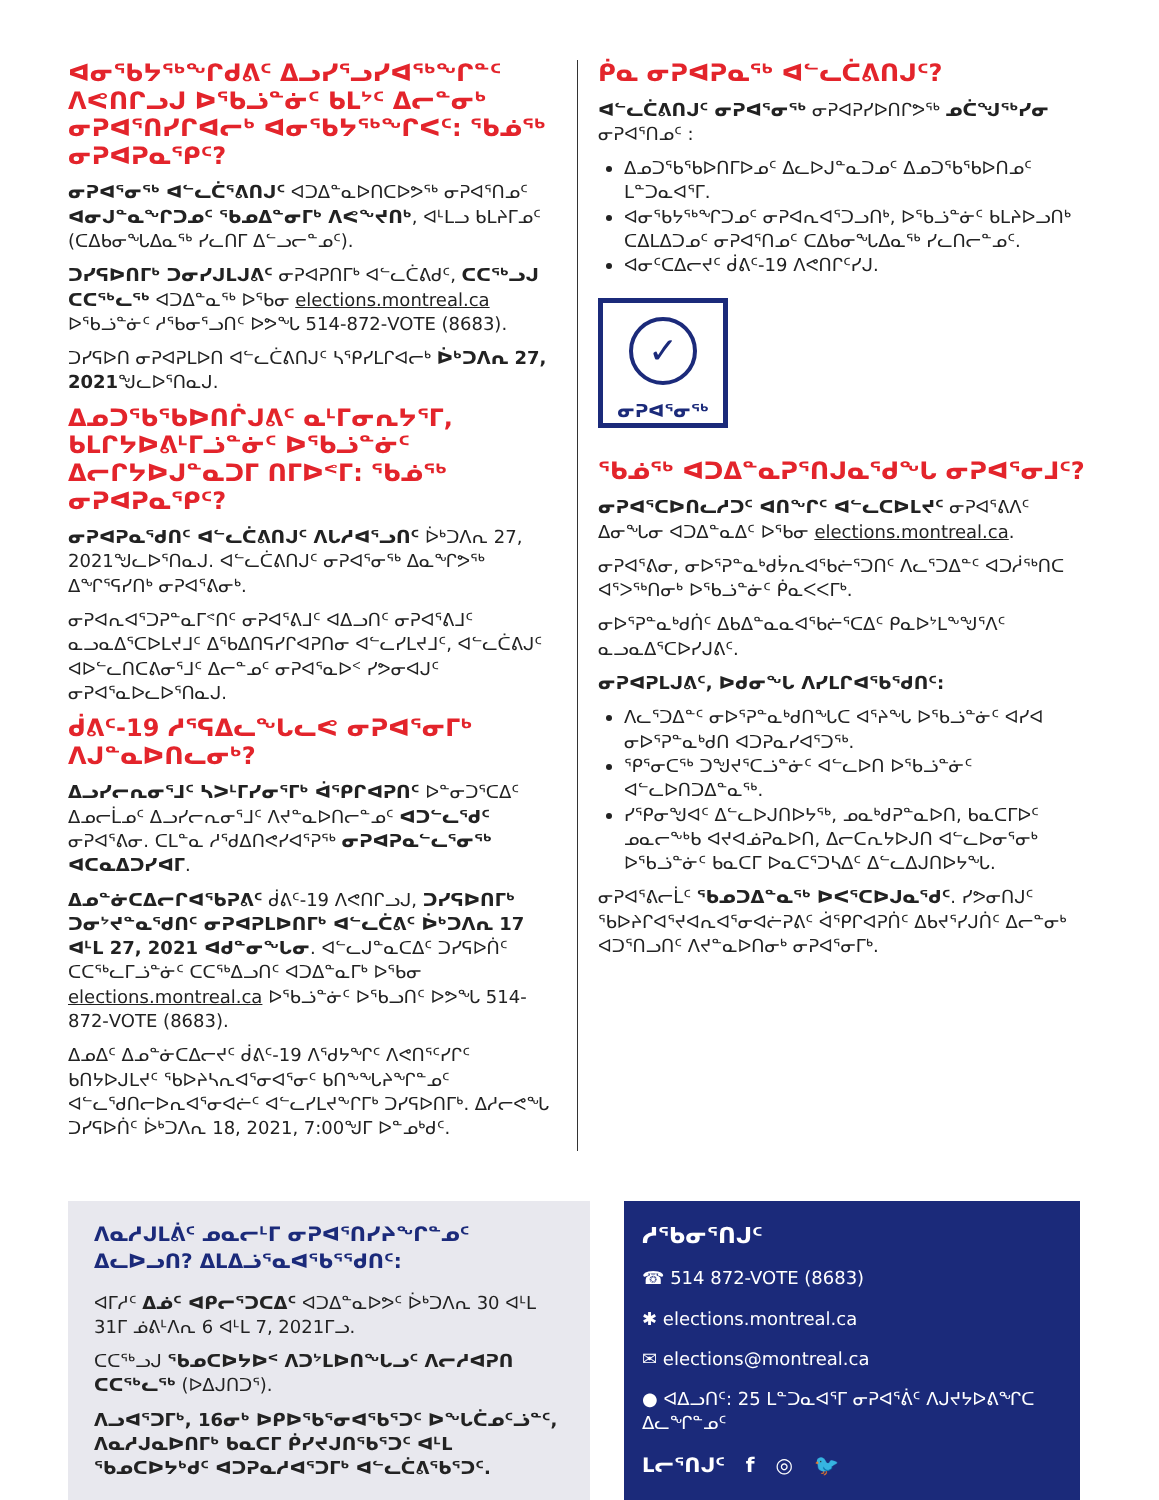ᐊᓂᕐᑲᔭᖅᖏᑯᕕᑦ ᐃᓗᓯᕐᓗᓯᐊᖅᖏᓐᑦ ᐱᕙᑎᒋᓗᒍ ᐅᖃᓘᓐᓃᑦ ᑲᒪᔾᑦ ᐃᓕᓐᓂᒃ ᓂᕈᐊᕐᑎᓯᒋᐊᓕᒃ ᐊᓂᕐᑲᔭᖅᖏᐸᑦ: ᖃᓅᖅ ᓂᕈᐊᕈᓇᕐᑭᑦ?
ᓂᕈᐊᕐᓂᖅ ᐊᓪᓚᑖᕐᕕᑎᒍᑦ ᐊᑐᐃᓐᓇᐅᑎᑕᐅᕗᖅ ᓂᕈᐊᕐᑎᓄᑦ ᐊᓂᒍᓐᓇᖏᑐᓄᑦ ᖃᓄᐃᓐᓂᒥᒃ ᐱᕙᖕᔪᑎᒃ, ᐊᒻᒪᓗ ᑲᒪᔨᒥᓄᑦ (ᑕᐃᑲᓂᖓᐃᓇᖅ ᓯᓚᑎᒥ ᐃᓪᓗᓕᓐᓄᑦ).
ᑐᓯᕋᐅᑎᒥᒃ ᑐᓂᓯᒍᒪᒍᕕᑦ ᓂᕈᐊᕈᑎᒥᒃ ᐊᓪᓚᑖᕕᑯᑦ, ᑕᑕᖅᓗᒍ ᑕᑕᖅᓚᖅ ᐊᑐᐃᓐᓇᖅ ᐅᖃᓂ elections.montreal.ca ᐅᖃᓘᓐᓃᑦ ᓱᖃᓂᕐᓗᑎᑦ ᐅᕗᖓ 514-872-VOTE (8683).
ᑐᓯᕋᐅᑎ ᓂᕈᐊᕈᒪᐅᑎ ᐊᓪᓚᑖᕕᑎᒍᑦ ᓴᕿᓯᒪᒋᐊᓕᒃ ᐆᒃᑐᐱᕆ 27, 2021ᖑᓚᐅᕐᑎᓇᒍ.
ᐃᓄᑐᖃᖃᐅᑎᒌᒍᕕᑦ ᓇᒻᒥᓂᕆᔭᕐᒥ, ᑲᒪᒋᔭᐅᕕᒻᒥᓘᓐᓃᑦ ᐅᖃᓘᓐᓃᑦ ᐃᓕᒋᔭᐅᒍᓐᓇᑐᒥ ᑎᒥᐅᕝᒥ: ᖃᓅᖅ ᓂᕈᐊᕈᓇᕐᑭᑦ?
ᓂᕈᐊᕈᓇᕐᑯᑎᑦ ᐊᓪᓚᑖᕕᑎᒍᑦ ᐱᒐᓱᐊᕐᓗᑎᑦ ᐆᒃᑐᐱᕆ 27, 2021ᖑᓚᐅᕐᑎᓇᒍ. ᐊᓪᓚᑖᕕᑎᒍᑦ ᓂᕈᐊᕐᓂᖅ ᐃᓇᖏᕗᖅ ᐃᖏᕐᕋᓯᑎᒃ ᓂᕈᐊᕐᕕᓂᒃ.
ᓂᕈᐊᕆᐊᕐᑐᕈᓐᓇᒥᕝᑎᑦ ᓂᕈᐊᕐᕕᒧᑦ ᐊᐃᓗᑎᑦ ᓂᕈᐊᕐᕕᒧᑦ ᓇᓗᓇᐃᕐᑕᐅᒪᔪᒧᑦ ᐃᖃᐃᑎᕋᓯᒋᐊᕈᑎᓂ ᐊᓪᓚᓯᒪᔪᒧᑦ, ᐊᓪᓚᑖᕕᒍᑦ ᐊᐅᓪᓚᑎᑕᕕᓂᕐᒧᑦ ᐃᓕᓐᓄᑦ ᓂᕈᐊᕐᓇᐅᑉ ᓯᕗᓂᐊᒍᑦ ᓂᕈᐊᕐᓇᐅᓚᐅᕐᑎᓇᒍ.
ᑰᕕᑦ-19 ᓱᕐᕋᐃᓚᖓᓚᕙ ᓂᕈᐊᕐᓂᒥᒃ ᐱᒍᓐᓇᐅᑎᓚᓂᒃ?
ᐃᓗᓯᓕᕆᓂᕐᒧᑦ ᓴᐳᒻᒥᓯᓂᕐᒥᒃ ᐋᕿᒋᐊᕈᑎᑦ ᐅᓐᓂᑐᕐᑕᐃᑦ ᐃᓄᓕᒫᓄᑦ ᐃᓗᓯᓕᕆᓂᕐᒧᑦ ᐱᔪᓐᓇᐅᑎᓕᓐᓄᑦ ᐊᑐᓪᓚᕐᑯᑦ ᓂᕈᐊᕐᕕᓂ. ᑕᒪᓐᓇ ᓱᕐᑯᐃᑎᕙᓯᐊᕐᕈᖅ ᓂᕈᐊᕈᓇᓪᓚᕐᓂᖅ ᐊᑕᓇᐃᑐᓯᐊᒥ.
ᐃᓄᓐᓃᑕᐃᓕᒋᐊᕐᑲᕈᕕᑦ ᑰᕕᑦ-19 ᐱᕙᑎᒋᓗᒍ, ᑐᓯᕋᐅᑎᒥᒃ ᑐᓂᔾᔪᓐᓇᕐᑯᑎᑦ ᓂᕈᐊᕈᒪᐅᑎᒥᒃ ᐊᓪᓚᑖᕕᑦ ᐆᒃᑐᐱᕆ 17 ᐊᒻᒪ 27, 2021 ᐊᑯᓐᓂᖓᓂ. ᐊᓪᓚᒍᓐᓇᑕᐃᑦ ᑐᓯᕋᐅᑏᑦ ᑕᑕᖅᓚᒥᓘᓐᓃᑦ ᑕᑕᖅᐃᓗᑎᑦ ᐊᑐᐃᓐᓇᒥᒃ ᐅᖃᓂ elections.montreal.ca ᐅᖃᓘᓐᓃᑦ ᐅᕐᑲᓗᑎᑦ ᐅᕗᖓ 514-872-VOTE (8683).
ᐃᓄᐃᑦ ᐃᓄᓐᓃᑕᐃᓕᔪᑦ ᑰᕕᑦ-19 ᐱᕐᑯᔭᖏᑦ ᐱᕙᑎᕐᑦᓯᒋᑦ ᑲᑎᔭᐅᒍᒪᔪᑦ ᖃᐅᔨᓴᕆᐊᕐᓂᐊᕐᓂᑦ ᑲᑎᖕᖓᔨᖏᓐᓄᑦ ᐊᓪᓚᕐᑯᑎᓕᐅᕆᐊᕐᓂᐊᓖᑦ ᐊᓪᓚᓯᒪᔪᖕᒋᒥᒃ ᑐᓯᕋᐅᑎᒥᒃ. ᐃᓱᓕᕙᖓ ᑐᓯᕋᐅᑏᑦ ᐆᒃᑐᐱᕆ 18, 2021, 7:00ᖑᒥ ᐅᓐᓄᒃᑯᑦ.
ᑮᓇ ᓂᕈᐊᕈᓇᖅ ᐊᓪᓚᑖᕕᑎᒍᑦ?
ᐊᓪᓚᑖᕕᑎᒍᑦ ᓂᕈᐊᕐᓂᖅ ᓂᕈᐊᕈᓯᐅᑎᒋᕗᖅ ᓄᑖᖑᖅᓯᓂ ᓂᕈᐊᕐᑎᓄᑦ :
ᐃᓄᑐᖃᖃᐅᑎᒥᐅᓄᑦ ᐃᓚᐅᒍᓐᓇᑐᓄᑦ ᐃᓄᑐᖃᖃᐅᑎᓄᑦ ᒪᓐᑐᓇᐊᕐᒥ.
ᐊᓂᕐᑲᔭᖅᖏᑐᓄᑦ ᓂᕈᐊᕆᐊᕐᑐᓗᑎᒃ, ᐅᖃᓘᓐᓃᑦ ᑲᒪᔨᐅᓗᑎᒃ ᑕᐃᒪᐃᑐᓄᑦ ᓂᕈᐊᕐᑎᓄᑦ ᑕᐃᑲᓂᖓᐃᓇᖅ ᓯᓚᑎᓕᓐᓄᑦ.
ᐊᓂᑦᑕᐃᓕᔪᑦ ᑰᕕᑦ-19 ᐱᕙᑎᒋᑦᓯᒍ.
✓
ᓂᕈᐊᕐᓂᖅ
ᖃᓅᖅ ᐊᑐᐃᓐᓇᕈᕐᑎᒍᓇᕐᑯᖓ ᓂᕈᐊᕐᓂᒧᑦ?
ᓂᕈᐊᕐᑕᐅᑎᓚᓱᑐᑦ ᐊᑎᖏᑦ ᐊᓪᓚᑕᐅᒪᔪᑦ ᓂᕈᐊᕐᕕᐱᑦ ᐃᓂᖓᓂ ᐊᑐᐃᓐᓇᐃᑦ ᐅᖃᓂ elections.montreal.ca.
ᓂᕈᐊᕐᕕᓂ, ᓂᐅᕐᕈᓐᓇᒃᑯᔮᕆᐊᕐᑲᓖᕐᑐᑎᑦ ᐱᓚᕐᑐᐃᓐᑦ ᐊᑐᓲᖅᑎᑕ ᐊᕐᐳᖅᑎᓂᒃ ᐅᖃᓘᓐᓃᑦ ᑮᓇᐸᐸᒥᒃ.
ᓂᐅᕐᕈᓐᓇᒃᑯᑏᑦ ᐃᑲᐃᓐᓇᓇᐊᕐᑲᓖᕐᑕᐃᑦ ᑭᓇᐅᔾᒪᖕᖑᕐᐱᑦ ᓇᓗᓇᐃᕐᑕᐅᓯᒍᕕᑦ.
ᓂᕈᐊᕈᒪᒍᕕᑦ, ᐅᑯᓂᖓ ᐱᓯᒪᒋᐊᕐᑲᕐᑯᑎᑦ:
ᐱᓚᕐᑐᐃᓐᑦ ᓂᐅᕐᕈᓐᓇᒃᑯᑎᖓᑕ ᐊᕐᔨᖓ ᐅᖃᓘᓐᓃᑦ ᐊᓯᐊ ᓂᐅᕐᕈᓐᓇᒃᑯᑎ ᐊᑐᕈᓇᓯᐊᕐᑐᖅ.
ᕿᕐᓂᑕᖅ ᑐᖑᔪᕐᑕᓘᓐᓃᑦ ᐊᓪᓚᐅᑎ ᐅᖃᓘᓐᓃᑦ ᐊᓪᓚᐅᑎᑐᐃᓐᓇᖅ.
ᓯᕿᓂᖑᐊᑦ ᐃᓪᓚᐅᒍᑎᐅᔭᖅ, ᓄᓇᒃᑯᕈᓐᓇᐅᑎ, ᑲᓇᑕᒥᐅᑦ ᓄᓇᓕᖕᒃᑲ ᐊᔪᐊᓅᕈᓇᐅᑎ, ᐃᓕᑕᕆᔭᐅᒍᑎ ᐊᓪᓚᐅᓂᕐᓂᒃ ᐅᖃᓘᓐᓃᑦ ᑲᓇᑕᒥ ᐅᓇᑕᕐᑐᓴᐃᑦ ᐃᓪᓚᐃᒍᑎᐅᔭᖓ.
ᓂᕈᐊᕐᕕᓕᒫᑦ ᖃᓄᑐᐃᓐᓇᖅ ᐅᐸᕐᑕᐅᒍᓇᕐᑯᑦ. ᓯᕗᓂᑎᒍᑦ ᖃᐅᔨᒋᐊᕐᔪᐊᕆᐊᕐᓂᐊᓖᕈᕕᑦ ᐋᕿᒋᐊᕈᑏᑦ ᐃᑲᔪᕐᓯᒍᑏᑦ ᐃᓕᓐᓂᒃ ᐊᑐᕐᑎᓗᑎᑦ ᐱᔪᓐᓇᐅᑎᓂᒃ ᓂᕈᐊᕐᓂᒥᒃ.
ᐱᓇᓱᒍᒪᕖᑦ ᓄᓇᓕᒻᒥ ᓂᕈᐊᕐᑎᓯᔨᖏᓐᓄᑦ ᐃᓚᐅᓗᑎ? ᐃᒪᐃᓘᕐᓇᐊᕐᑲᕐᕐᑯᑎᑦ:
ᐊᒥᓱᑦ ᐃᓅᑦ ᐊᑭᓕᕐᑐᑕᐃᑦ ᐊᑐᐃᓐᓇᐅᕗᑦ ᐆᒃᑐᐱᕆ 30 ᐊᒻᒪ 31ᒥ ᓅᕕᒻᐱᕆ 6 ᐊᒻᒪ 7, 2021ᒥᓗ.
ᑕᑕᖅᓗᒍ ᖃᓄᑕᐅᔭᐅᑉ ᐱᑐᔾᒪᐅᑎᖓᓗᑦ ᐱᓕᓱᐊᕈᑎ ᑕᑕᖅᓚᖅ (ᐅᐃᒍᑎᑐᕐ).
ᐱᓗᐊᕐᑐᒥᒃ, 16ᓂᒃ ᐅᑭᐅᖃᕐᓂᐊᖃᕐᑐᑦ ᐅᖓᑖᓄᑦᓘᓐᑦ, ᐱᓇᓱᒍᓇᐅᑎᒥᒃ ᑲᓇᑕᒥ ᑮᓯᔪᒍᑎᖃᕐᑐᑦ ᐊᒻᒪ ᖃᓄᑕᐅᔭᒃᑯᑦ ᐊᑐᕈᓇᓱᐊᕐᑐᒥᒃ ᐊᓪᓚᑖᕕᖃᕐᑐᑦ.
ᓱᖃᓂᕐᑎᒍᑦ
☎ 514 872-VOTE (8683)
✱ elections.montreal.ca
✉ elections@montreal.ca
● ᐊᐃᓗᑎᑦ: 25 ᒪᓐᑐᓇᐊᕐᒥ ᓂᕈᐊᕐᕖᑦ ᐱᒍᔪᔭᐅᕕᖏᑕ ᐃᓚᖏᓐᓄᑦ
ᒪᓕᕐᑎᒍᑦ f ◎ 🐦